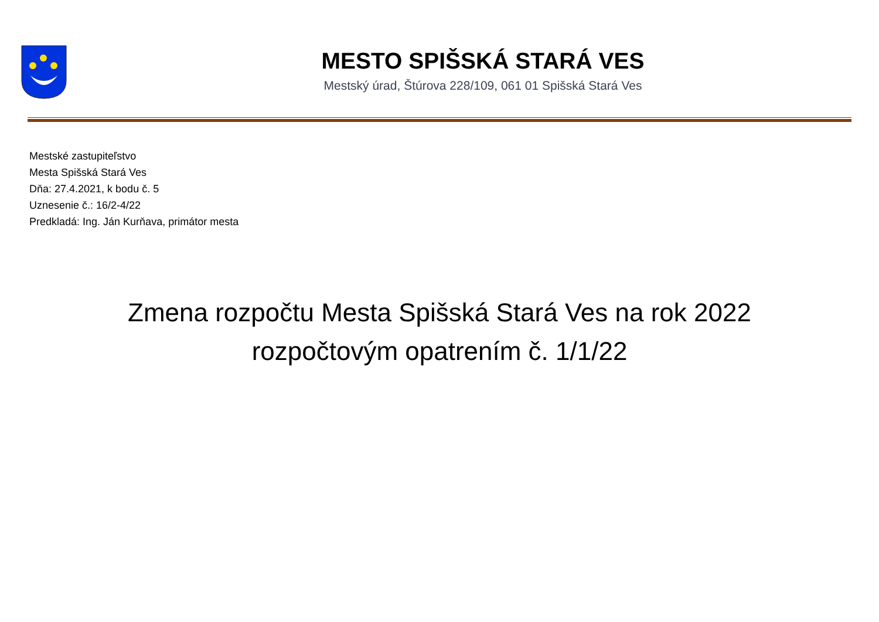MESTO SPIŠSKÁ STARÁ VES
Mestský úrad, Štúrova 228/109, 061 01 Spišská Stará Ves
Mestské zastupiteľstvo
Mesta Spišská Stará Ves
Dňa: 27.4.2021, k bodu č. 5
Uznesenie č.: 16/2-4/22
Predkladá: Ing. Ján Kurňava, primátor mesta
Zmena rozpočtu Mesta Spišská Stará Ves na rok 2022
rozpočtovým opatrením č. 1/1/22